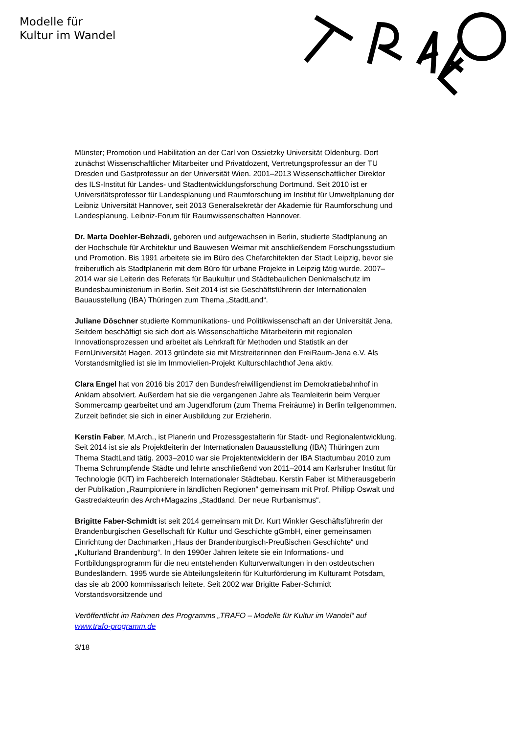Modelle für
Kultur im Wandel
Münster; Promotion und Habilitation an der Carl von Ossietzky Universität Oldenburg. Dort zunächst Wissenschaftlicher Mitarbeiter und Privatdozent, Vertretungsprofessur an der TU Dresden und Gastprofessur an der Universität Wien. 2001–2013 Wissenschaftlicher Direktor des ILS-Institut für Landes- und Stadtentwicklungsforschung Dortmund. Seit 2010 ist er Universitätsprofessor für Landesplanung und Raumforschung im Institut für Umweltplanung der Leibniz Universität Hannover, seit 2013 Generalsekretär der Akademie für Raumforschung und Landesplanung, Leibniz-Forum für Raumwissenschaften Hannover.
Dr. Marta Doehler-Behzadi, geboren und aufgewachsen in Berlin, studierte Stadtplanung an der Hochschule für Architektur und Bauwesen Weimar mit anschließendem Forschungsstudium und Promotion. Bis 1991 arbeitete sie im Büro des Chefarchitekten der Stadt Leipzig, bevor sie freiberuflich als Stadtplanerin mit dem Büro für urbane Projekte in Leipzig tätig wurde. 2007–2014 war sie Leiterin des Referats für Baukultur und Städtebaulichen Denkmalschutz im Bundesbauministerium in Berlin. Seit 2014 ist sie Geschäftsführerin der Internationalen Bauausstellung (IBA) Thüringen zum Thema „StadtLand“.
Juliane Döschner studierte Kommunikations- und Politikwissenschaft an der Universität Jena. Seitdem beschäftigt sie sich dort als Wissenschaftliche Mitarbeiterin mit regionalen Innovationsprozessen und arbeitet als Lehrkraft für Methoden und Statistik an der FernUniversität Hagen. 2013 gründete sie mit Mitstreiterinnen den FreiRaum-Jena e.V. Als Vorstandsmitglied ist sie im Immovielien-Projekt Kulturschlachthof Jena aktiv.
Clara Engel hat von 2016 bis 2017 den Bundesfreiwilligendienst im Demokratiebahnhof in Anklam absolviert. Außerdem hat sie die vergangenen Jahre als Teamleiterin beim Verquer Sommercamp gearbeitet und am Jugendforum (zum Thema Freiräume) in Berlin teilgenommen. Zurzeit befindet sie sich in einer Ausbildung zur Erzieherin.
Kerstin Faber, M.Arch., ist Planerin und Prozessgestalterin für Stadt- und Regionalentwicklung. Seit 2014 ist sie als Projektleiterin der Internationalen Bauausstellung (IBA) Thüringen zum Thema StadtLand tätig. 2003–2010 war sie Projektentwicklerin der IBA Stadtumbau 2010 zum Thema Schrumpfende Städte und lehrte anschließend von 2011–2014 am Karlsruher Institut für Technologie (KIT) im Fachbereich Internationaler Städtebau. Kerstin Faber ist Mitherausgeberin der Publikation „Raumpioniere in ländlichen Regionen“ gemeinsam mit Prof. Philipp Oswalt und Gastredakteurin des Arch+Magazins „Stadtland. Der neue Rurbanismus“.
Brigitte Faber-Schmidt ist seit 2014 gemeinsam mit Dr. Kurt Winkler Geschäftsführerin der Brandenburgischen Gesellschaft für Kultur und Geschichte gGmbH, einer gemeinsamen Einrichtung der Dachmarken „Haus der Brandenburgisch-Preußischen Geschichte“ und „Kulturland Brandenburg“. In den 1990er Jahren leitete sie ein Informations- und Fortbildungsprogramm für die neu entstehenden Kulturverwaltungen in den ostdeutschen Bundesländern. 1995 wurde sie Abteilungsleiterin für Kulturförderung im Kulturamt Potsdam, das sie ab 2000 kommissarisch leitete. Seit 2002 war Brigitte Faber-Schmidt Vorstandsvorsitzende und
Veröffentlicht im Rahmen des Programms „TRAFO – Modelle für Kultur im Wandel“ auf www.trafo-programm.de
3/18